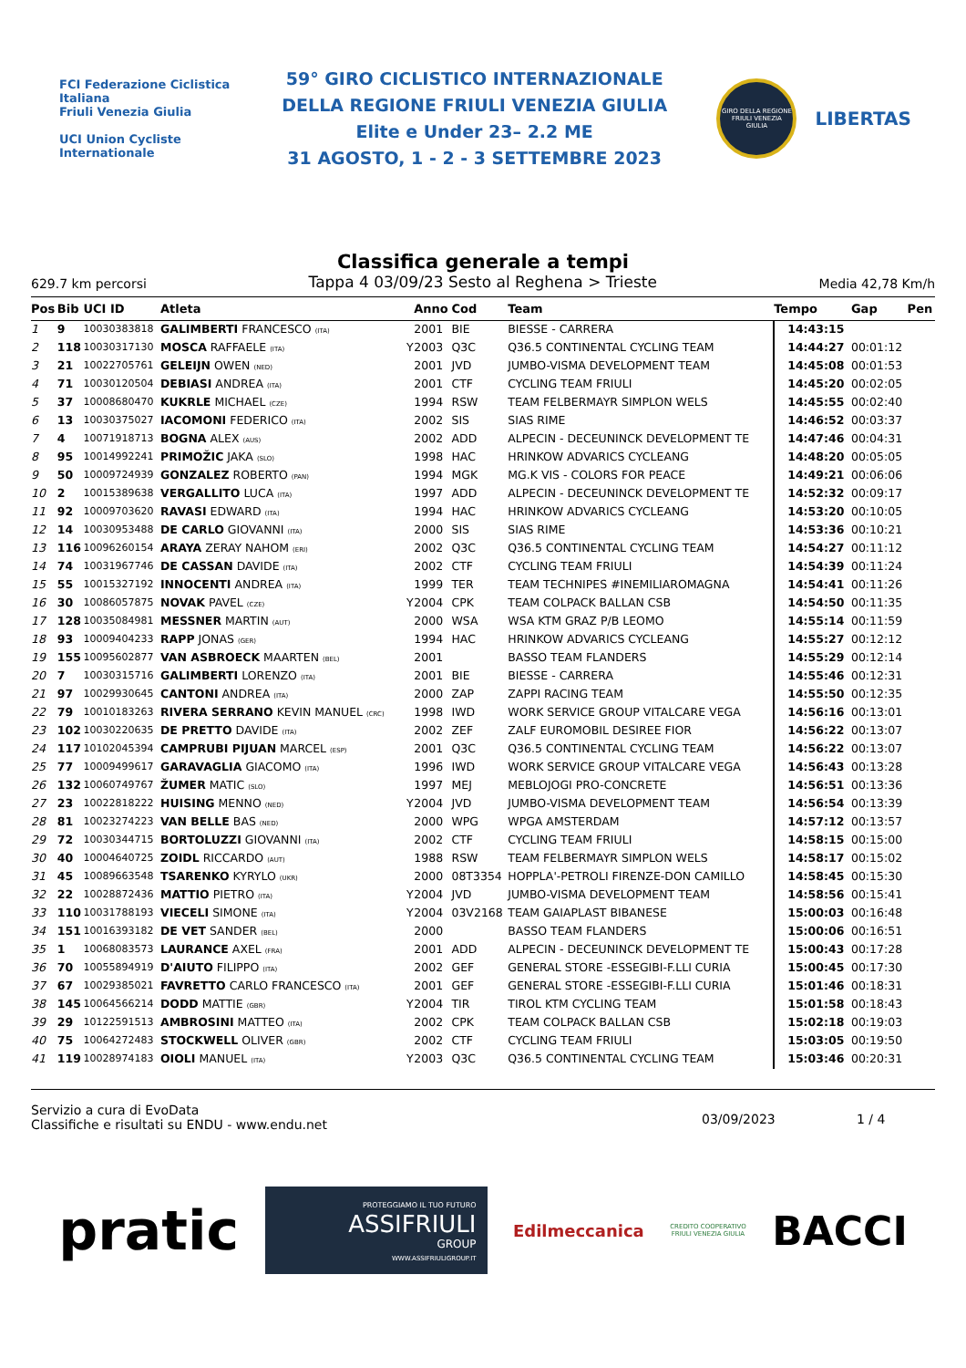FCI Federazione Ciclistica Italiana
Friuli Venezia Giulia
UCI Union Cycliste Internationale
59° GIRO CICLISTICO INTERNAZIONALE
DELLA REGIONE FRIULI VENEZIA GIULIA
Elite e Under 23– 2.2 ME
31 AGOSTO, 1 - 2 - 3 SETTEMBRE 2023
GIRO DELLA REGIONE FRIULI VENEZIA GIULIA
LIBERTAS
Classifica generale a tempi
629.7 km percorsi Tappa 4 03/09/23 Sesto al Reghena > Trieste Media 42,78 Km/h
| Pos | Bib | UCI ID | Atleta | | Anno | Cod | Team | Tempo | Gap | Pen |
| --- | --- | --- | --- | --- | --- | --- | --- | --- | --- | --- |
| 1 | 9 | 10030383818 | GALIMBERTI FRANCESCO (ITA) | | 2001 | BIE | BIESSE - CARRERA | 14:43:15 | | |
| 2 | 118 | 10030317130 | MOSCA RAFFAELE (ITA) | Y | 2003 | Q3C | Q36.5 CONTINENTAL CYCLING TEAM | 14:44:27 | 00:01:12 | |
| 3 | 21 | 10022705761 | GELEIJN OWEN (NED) | | 2001 | JVD | JUMBO-VISMA DEVELOPMENT TEAM | 14:45:08 | 00:01:53 | |
| 4 | 71 | 10030120504 | DEBIASI ANDREA (ITA) | | 2001 | CTF | CYCLING TEAM FRIULI | 14:45:20 | 00:02:05 | |
| 5 | 37 | 10008680470 | KUKRLE MICHAEL (CZE) | | 1994 | RSW | TEAM FELBERMAYR SIMPLON WELS | 14:45:55 | 00:02:40 | |
| 6 | 13 | 10030375027 | IACOMONI FEDERICO (ITA) | | 2002 | SIS | SIAS RIME | 14:46:52 | 00:03:37 | |
| 7 | 4 | 10071918713 | BOGNA ALEX (AUS) | | 2002 | ADD | ALPECIN - DECEUNINCK DEVELOPMENT TE | 14:47:46 | 00:04:31 | |
| 8 | 95 | 10014992241 | PRIMOŽIC JAKA (SLO) | | 1998 | HAC | HRINKOW ADVARICS CYCLEANG | 14:48:20 | 00:05:05 | |
| 9 | 50 | 10009724939 | GONZALEZ ROBERTO (PAN) | | 1994 | MGK | MG.K VIS - COLORS FOR PEACE | 14:49:21 | 00:06:06 | |
| 10 | 2 | 10015389638 | VERGALLITO LUCA (ITA) | | 1997 | ADD | ALPECIN - DECEUNINCK DEVELOPMENT TE | 14:52:32 | 00:09:17 | |
| 11 | 92 | 10009703620 | RAVASI EDWARD (ITA) | | 1994 | HAC | HRINKOW ADVARICS CYCLEANG | 14:53:20 | 00:10:05 | |
| 12 | 14 | 10030953488 | DE CARLO GIOVANNI (ITA) | | 2000 | SIS | SIAS RIME | 14:53:36 | 00:10:21 | |
| 13 | 116 | 10096260154 | ARAYA ZERAY NAHOM (ERI) | | 2002 | Q3C | Q36.5 CONTINENTAL CYCLING TEAM | 14:54:27 | 00:11:12 | |
| 14 | 74 | 10031967746 | DE CASSAN DAVIDE (ITA) | | 2002 | CTF | CYCLING TEAM FRIULI | 14:54:39 | 00:11:24 | |
| 15 | 55 | 10015327192 | INNOCENTI ANDREA (ITA) | | 1999 | TER | TEAM TECHNIPES #INEMILIAROMAGNA | 14:54:41 | 00:11:26 | |
| 16 | 30 | 10086057875 | NOVAK PAVEL (CZE) | Y | 2004 | CPK | TEAM COLPACK BALLAN CSB | 14:54:50 | 00:11:35 | |
| 17 | 128 | 10035084981 | MESSNER MARTIN (AUT) | | 2000 | WSA | WSA KTM GRAZ P/B LEOMO | 14:55:14 | 00:11:59 | |
| 18 | 93 | 10009404233 | RAPP JONAS (GER) | | 1994 | HAC | HRINKOW ADVARICS CYCLEANG | 14:55:27 | 00:12:12 | |
| 19 | 155 | 10095602877 | VAN ASBROECK MAARTEN (BEL) | | 2001 | | BASSO TEAM FLANDERS | 14:55:29 | 00:12:14 | |
| 20 | 7 | 10030315716 | GALIMBERTI LORENZO (ITA) | | 2001 | BIE | BIESSE - CARRERA | 14:55:46 | 00:12:31 | |
| 21 | 97 | 10029930645 | CANTONI ANDREA (ITA) | | 2000 | ZAP | ZAPPI RACING TEAM | 14:55:50 | 00:12:35 | |
| 22 | 79 | 10010183263 | RIVERA SERRANO KEVIN MANUEL (CRC) | | 1998 | IWD | WORK SERVICE GROUP VITALCARE VEGA | 14:56:16 | 00:13:01 | |
| 23 | 102 | 10030220635 | DE PRETTO DAVIDE (ITA) | | 2002 | ZEF | ZALF EUROMOBIL DESIREE FIOR | 14:56:22 | 00:13:07 | |
| 24 | 117 | 10102045394 | CAMPRUBI PIJUAN MARCEL (ESP) | | 2001 | Q3C | Q36.5 CONTINENTAL CYCLING TEAM | 14:56:22 | 00:13:07 | |
| 25 | 77 | 10009499617 | GARAVAGLIA GIACOMO (ITA) | | 1996 | IWD | WORK SERVICE GROUP VITALCARE VEGA | 14:56:43 | 00:13:28 | |
| 26 | 132 | 10060749767 | ŽUMER MATIC (SLO) | | 1997 | MEJ | MEBLOJOGI PRO-CONCRETE | 14:56:51 | 00:13:36 | |
| 27 | 23 | 10022818222 | HUISING MENNO (NED) | Y | 2004 | JVD | JUMBO-VISMA DEVELOPMENT TEAM | 14:56:54 | 00:13:39 | |
| 28 | 81 | 10023274223 | VAN BELLE BAS (NED) | | 2000 | WPG | WPGA AMSTERDAM | 14:57:12 | 00:13:57 | |
| 29 | 72 | 10030344715 | BORTOLUZZI GIOVANNI (ITA) | | 2002 | CTF | CYCLING TEAM FRIULI | 14:58:15 | 00:15:00 | |
| 30 | 40 | 10004640725 | ZOIDL RICCARDO (AUT) | | 1988 | RSW | TEAM FELBERMAYR SIMPLON WELS | 14:58:17 | 00:15:02 | |
| 31 | 45 | 10089663548 | TSARENKO KYRYLO (UKR) | | 2000 | 08T3354 | HOPPLA'-PETROLI FIRENZE-DON CAMILLO | 14:58:45 | 00:15:30 | |
| 32 | 22 | 10028872436 | MATTIO PIETRO (ITA) | Y | 2004 | JVD | JUMBO-VISMA DEVELOPMENT TEAM | 14:58:56 | 00:15:41 | |
| 33 | 110 | 10031788193 | VIECELI SIMONE (ITA) | Y | 2004 | 03V2168 | TEAM GAIAPLAST BIBANESE | 15:00:03 | 00:16:48 | |
| 34 | 151 | 10016393182 | DE VET SANDER (BEL) | | 2000 | | BASSO TEAM FLANDERS | 15:00:06 | 00:16:51 | |
| 35 | 1 | 10068083573 | LAURANCE AXEL (FRA) | | 2001 | ADD | ALPECIN - DECEUNINCK DEVELOPMENT TE | 15:00:43 | 00:17:28 | |
| 36 | 70 | 10055894919 | D'AIUTO FILIPPO (ITA) | | 2002 | GEF | GENERAL STORE -ESSEGIBI-F.LLI CURIA | 15:00:45 | 00:17:30 | |
| 37 | 67 | 10029385021 | FAVRETTO CARLO FRANCESCO (ITA) | | 2001 | GEF | GENERAL STORE -ESSEGIBI-F.LLI CURIA | 15:01:46 | 00:18:31 | |
| 38 | 145 | 10064566214 | DODD MATTIE (GBR) | Y | 2004 | TIR | TIROL KTM CYCLING TEAM | 15:01:58 | 00:18:43 | |
| 39 | 29 | 10122591513 | AMBROSINI MATTEO (ITA) | | 2002 | CPK | TEAM COLPACK BALLAN CSB | 15:02:18 | 00:19:03 | |
| 40 | 75 | 10064272483 | STOCKWELL OLIVER (GBR) | | 2002 | CTF | CYCLING TEAM FRIULI | 15:03:05 | 00:19:50 | |
| 41 | 119 | 10028974183 | OIOLI MANUEL (ITA) | Y | 2003 | Q3C | Q36.5 CONTINENTAL CYCLING TEAM | 15:03:46 | 00:20:31 | |
Servizio a cura di EvoData
Classifiche e risultati su ENDU - www.endu.net
03/09/2023 1 / 4
pratic
PROTEGGIAMO IL TUO FUTURO
ASSIFRIULI
GROUP
WWW.ASSIFRIULIGROUP.IT
Edilmeccanica
CREDITO COOPERATIVO
FRIULI VENEZIA GIULIA
BACCI